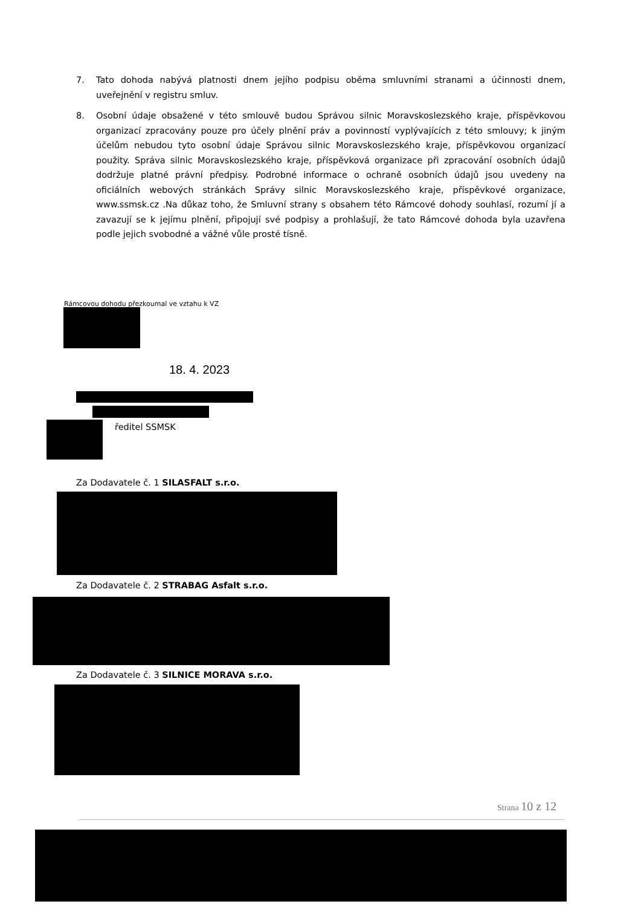7. Tato dohoda nabývá platnosti dnem jejího podpisu oběma smluvními stranami a účinnosti dnem, uveřejnění v registru smluv.
8. Osobní údaje obsažené v této smlouvě budou Správou silnic Moravskoslezského kraje, příspěvkovou organizací zpracovány pouze pro účely plnění práv a povinností vyplývajících z této smlouvy; k jiným účelům nebudou tyto osobní údaje Správou silnic Moravskoslezského kraje, příspěvkovou organizací použity. Správa silnic Moravskoslezského kraje, příspěvková organizace při zpracování osobních údajů dodržuje platné právní předpisy. Podrobné informace o ochraně osobních údajů jsou uvedeny na oficiálních webových stránkách Správy silnic Moravskoslezského kraje, příspěvkové organizace, www.ssmsk.cz .Na důkaz toho, že Smluvní strany s obsahem této Rámcové dohody souhlasí, rozumí jí a zavazují se k jejímu plnění, připojují své podpisy a prohlašují, že tato Rámcové dohoda byla uzavřena podle jejich svobodné a vážné vůle prosté tísně.
Rámcovou dohodu přezkoumal ve vztahu k VZ
18. 4. 2023
ředitel SSMSK
Za Dodavatele č. 1 SILASFALT s.r.o.
Za Dodavatele č. 2 STRABAG Asfalt s.r.o.
Za Dodavatele č. 3 SILNICE MORAVA s.r.o.
Strana 10 z 12